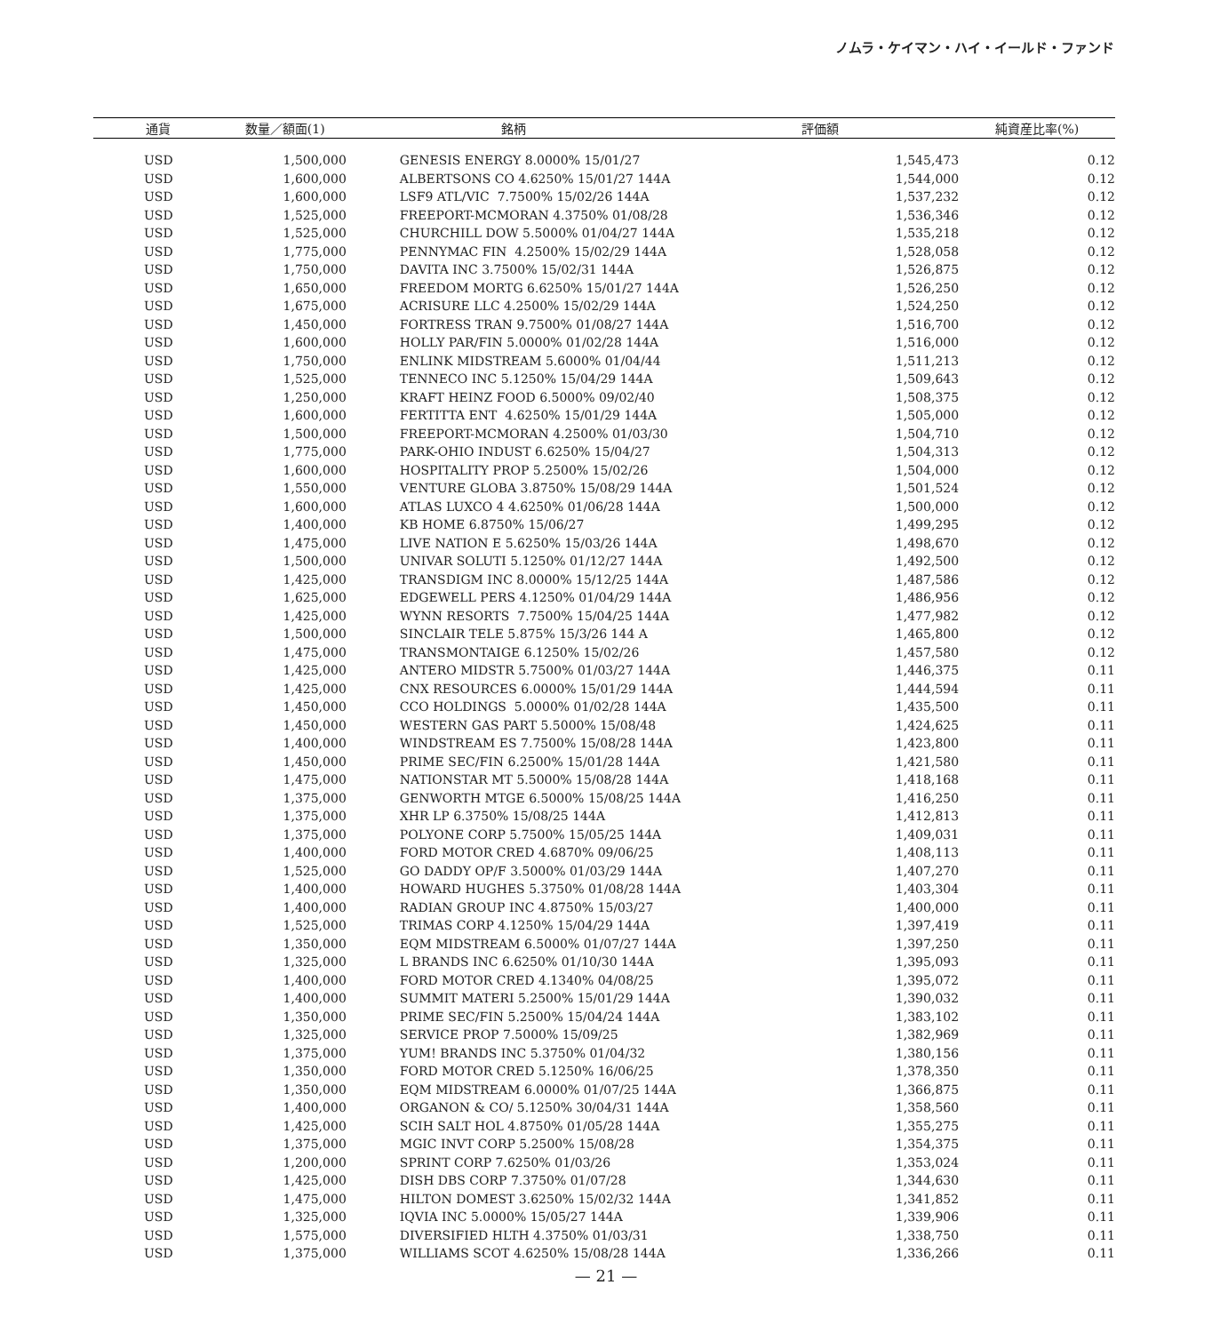ノムラ・ケイマン・ハイ・イールド・ファンド
| 通貨 | 数量／額面(1) | 銘柄 | 評価額 | 純資産比率(%) |
| --- | --- | --- | --- | --- |
| USD | 1,500,000 | GENESIS ENERGY 8.0000% 15/01/27 | 1,545,473 | 0.12 |
| USD | 1,600,000 | ALBERTSONS CO 4.6250% 15/01/27 144A | 1,544,000 | 0.12 |
| USD | 1,600,000 | LSF9 ATL/VIC 7.7500% 15/02/26 144A | 1,537,232 | 0.12 |
| USD | 1,525,000 | FREEPORT-MCMORAN 4.3750% 01/08/28 | 1,536,346 | 0.12 |
| USD | 1,525,000 | CHURCHILL DOW 5.5000% 01/04/27 144A | 1,535,218 | 0.12 |
| USD | 1,775,000 | PENNYMAC FIN 4.2500% 15/02/29 144A | 1,528,058 | 0.12 |
| USD | 1,750,000 | DAVITA INC 3.7500% 15/02/31 144A | 1,526,875 | 0.12 |
| USD | 1,650,000 | FREEDOM MORTG 6.6250% 15/01/27 144A | 1,526,250 | 0.12 |
| USD | 1,675,000 | ACRISURE LLC 4.2500% 15/02/29 144A | 1,524,250 | 0.12 |
| USD | 1,450,000 | FORTRESS TRAN 9.7500% 01/08/27 144A | 1,516,700 | 0.12 |
| USD | 1,600,000 | HOLLY PAR/FIN 5.0000% 01/02/28 144A | 1,516,000 | 0.12 |
| USD | 1,750,000 | ENLINK MIDSTREAM 5.6000% 01/04/44 | 1,511,213 | 0.12 |
| USD | 1,525,000 | TENNECO INC 5.1250% 15/04/29 144A | 1,509,643 | 0.12 |
| USD | 1,250,000 | KRAFT HEINZ FOOD 6.5000% 09/02/40 | 1,508,375 | 0.12 |
| USD | 1,600,000 | FERTITTA ENT 4.6250% 15/01/29 144A | 1,505,000 | 0.12 |
| USD | 1,500,000 | FREEPORT-MCMORAN 4.2500% 01/03/30 | 1,504,710 | 0.12 |
| USD | 1,775,000 | PARK-OHIO INDUST 6.6250% 15/04/27 | 1,504,313 | 0.12 |
| USD | 1,600,000 | HOSPITALITY PROP 5.2500% 15/02/26 | 1,504,000 | 0.12 |
| USD | 1,550,000 | VENTURE GLOBA 3.8750% 15/08/29 144A | 1,501,524 | 0.12 |
| USD | 1,600,000 | ATLAS LUXCO 4 4.6250% 01/06/28 144A | 1,500,000 | 0.12 |
| USD | 1,400,000 | KB HOME 6.8750% 15/06/27 | 1,499,295 | 0.12 |
| USD | 1,475,000 | LIVE NATION E 5.6250% 15/03/26 144A | 1,498,670 | 0.12 |
| USD | 1,500,000 | UNIVAR SOLUTI 5.1250% 01/12/27 144A | 1,492,500 | 0.12 |
| USD | 1,425,000 | TRANSDIGM INC 8.0000% 15/12/25 144A | 1,487,586 | 0.12 |
| USD | 1,625,000 | EDGEWELL PERS 4.1250% 01/04/29 144A | 1,486,956 | 0.12 |
| USD | 1,425,000 | WYNN RESORTS 7.7500% 15/04/25 144A | 1,477,982 | 0.12 |
| USD | 1,500,000 | SINCLAIR TELE 5.875% 15/3/26 144 A | 1,465,800 | 0.12 |
| USD | 1,475,000 | TRANSMONTAIGE 6.1250% 15/02/26 | 1,457,580 | 0.12 |
| USD | 1,425,000 | ANTERO MIDSTR 5.7500% 01/03/27 144A | 1,446,375 | 0.11 |
| USD | 1,425,000 | CNX RESOURCES 6.0000% 15/01/29 144A | 1,444,594 | 0.11 |
| USD | 1,450,000 | CCO HOLDINGS 5.0000% 01/02/28 144A | 1,435,500 | 0.11 |
| USD | 1,450,000 | WESTERN GAS PART 5.5000% 15/08/48 | 1,424,625 | 0.11 |
| USD | 1,400,000 | WINDSTREAM ES 7.7500% 15/08/28 144A | 1,423,800 | 0.11 |
| USD | 1,450,000 | PRIME SEC/FIN 6.2500% 15/01/28 144A | 1,421,580 | 0.11 |
| USD | 1,475,000 | NATIONSTAR MT 5.5000% 15/08/28 144A | 1,418,168 | 0.11 |
| USD | 1,375,000 | GENWORTH MTGE 6.5000% 15/08/25 144A | 1,416,250 | 0.11 |
| USD | 1,375,000 | XHR LP 6.3750% 15/08/25 144A | 1,412,813 | 0.11 |
| USD | 1,375,000 | POLYONE CORP 5.7500% 15/05/25 144A | 1,409,031 | 0.11 |
| USD | 1,400,000 | FORD MOTOR CRED 4.6870% 09/06/25 | 1,408,113 | 0.11 |
| USD | 1,525,000 | GO DADDY OP/F 3.5000% 01/03/29 144A | 1,407,270 | 0.11 |
| USD | 1,400,000 | HOWARD HUGHES 5.3750% 01/08/28 144A | 1,403,304 | 0.11 |
| USD | 1,400,000 | RADIAN GROUP INC 4.8750% 15/03/27 | 1,400,000 | 0.11 |
| USD | 1,525,000 | TRIMAS CORP 4.1250% 15/04/29 144A | 1,397,419 | 0.11 |
| USD | 1,350,000 | EQM MIDSTREAM 6.5000% 01/07/27 144A | 1,397,250 | 0.11 |
| USD | 1,325,000 | L BRANDS INC 6.6250% 01/10/30 144A | 1,395,093 | 0.11 |
| USD | 1,400,000 | FORD MOTOR CRED 4.1340% 04/08/25 | 1,395,072 | 0.11 |
| USD | 1,400,000 | SUMMIT MATERI 5.2500% 15/01/29 144A | 1,390,032 | 0.11 |
| USD | 1,350,000 | PRIME SEC/FIN 5.2500% 15/04/24 144A | 1,383,102 | 0.11 |
| USD | 1,325,000 | SERVICE PROP 7.5000% 15/09/25 | 1,382,969 | 0.11 |
| USD | 1,375,000 | YUM! BRANDS INC 5.3750% 01/04/32 | 1,380,156 | 0.11 |
| USD | 1,350,000 | FORD MOTOR CRED 5.1250% 16/06/25 | 1,378,350 | 0.11 |
| USD | 1,350,000 | EQM MIDSTREAM 6.0000% 01/07/25 144A | 1,366,875 | 0.11 |
| USD | 1,400,000 | ORGANON & CO/ 5.1250% 30/04/31 144A | 1,358,560 | 0.11 |
| USD | 1,425,000 | SCIH SALT HOL 4.8750% 01/05/28 144A | 1,355,275 | 0.11 |
| USD | 1,375,000 | MGIC INVT CORP 5.2500% 15/08/28 | 1,354,375 | 0.11 |
| USD | 1,200,000 | SPRINT CORP 7.6250% 01/03/26 | 1,353,024 | 0.11 |
| USD | 1,425,000 | DISH DBS CORP 7.3750% 01/07/28 | 1,344,630 | 0.11 |
| USD | 1,475,000 | HILTON DOMEST 3.6250% 15/02/32 144A | 1,341,852 | 0.11 |
| USD | 1,325,000 | IQVIA INC 5.0000% 15/05/27 144A | 1,339,906 | 0.11 |
| USD | 1,575,000 | DIVERSIFIED HLTH 4.3750% 01/03/31 | 1,338,750 | 0.11 |
| USD | 1,375,000 | WILLIAMS SCOT 4.6250% 15/08/28 144A | 1,336,266 | 0.11 |
— 21 —